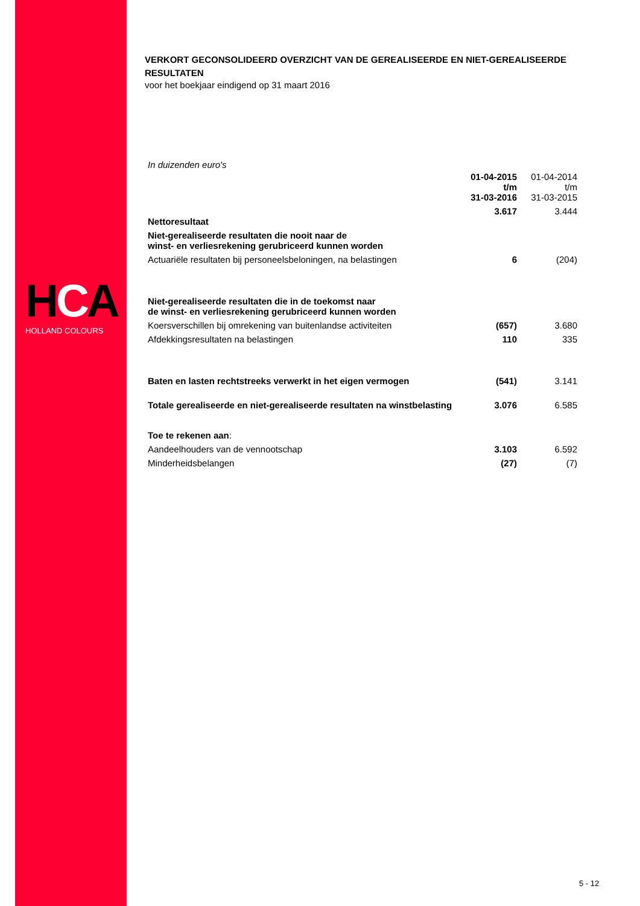HCA
HOLLAND COLOURS
VERKORT GECONSOLIDEERD OVERZICHT VAN DE GEREALISEERDE EN NIET-GEREALISEERDE RESULTATEN
voor het boekjaar eindigend op 31 maart 2016
In duizenden euro's
| | 01-04-2015 t/m 31-03-2016 | 01-04-2014 t/m 31-03-2015 |
| Nettoresultaat | 3.617 | 3.444 |
| Niet-gerealiseerde resultaten die nooit naar de winst- en verliesrekening gerubriceerd kunnen worden | | |
| Actuariële resultaten bij personeelsbeloningen, na belastingen | 6 | (204) |
| Niet-gerealiseerde resultaten die in de toekomst naar de winst- en verliesrekening gerubriceerd kunnen worden | | |
| Koersverschillen bij omrekening van buitenlandse activiteiten | (657) | 3.680 |
| Afdekkingsresultaten na belastingen | 110 | 335 |
| Baten en lasten rechtstreeks verwerkt in het eigen vermogen | (541) | 3.141 |
| Totale gerealiseerde en niet-gerealiseerde resultaten na winstbelasting | 3.076 | 6.585 |
| Toe te rekenen aan : | | |
| Aandeelhouders van de vennootschap | 3.103 | 6.592 |
| Minderheidsbelangen | (27) | (7) |
5 - 12